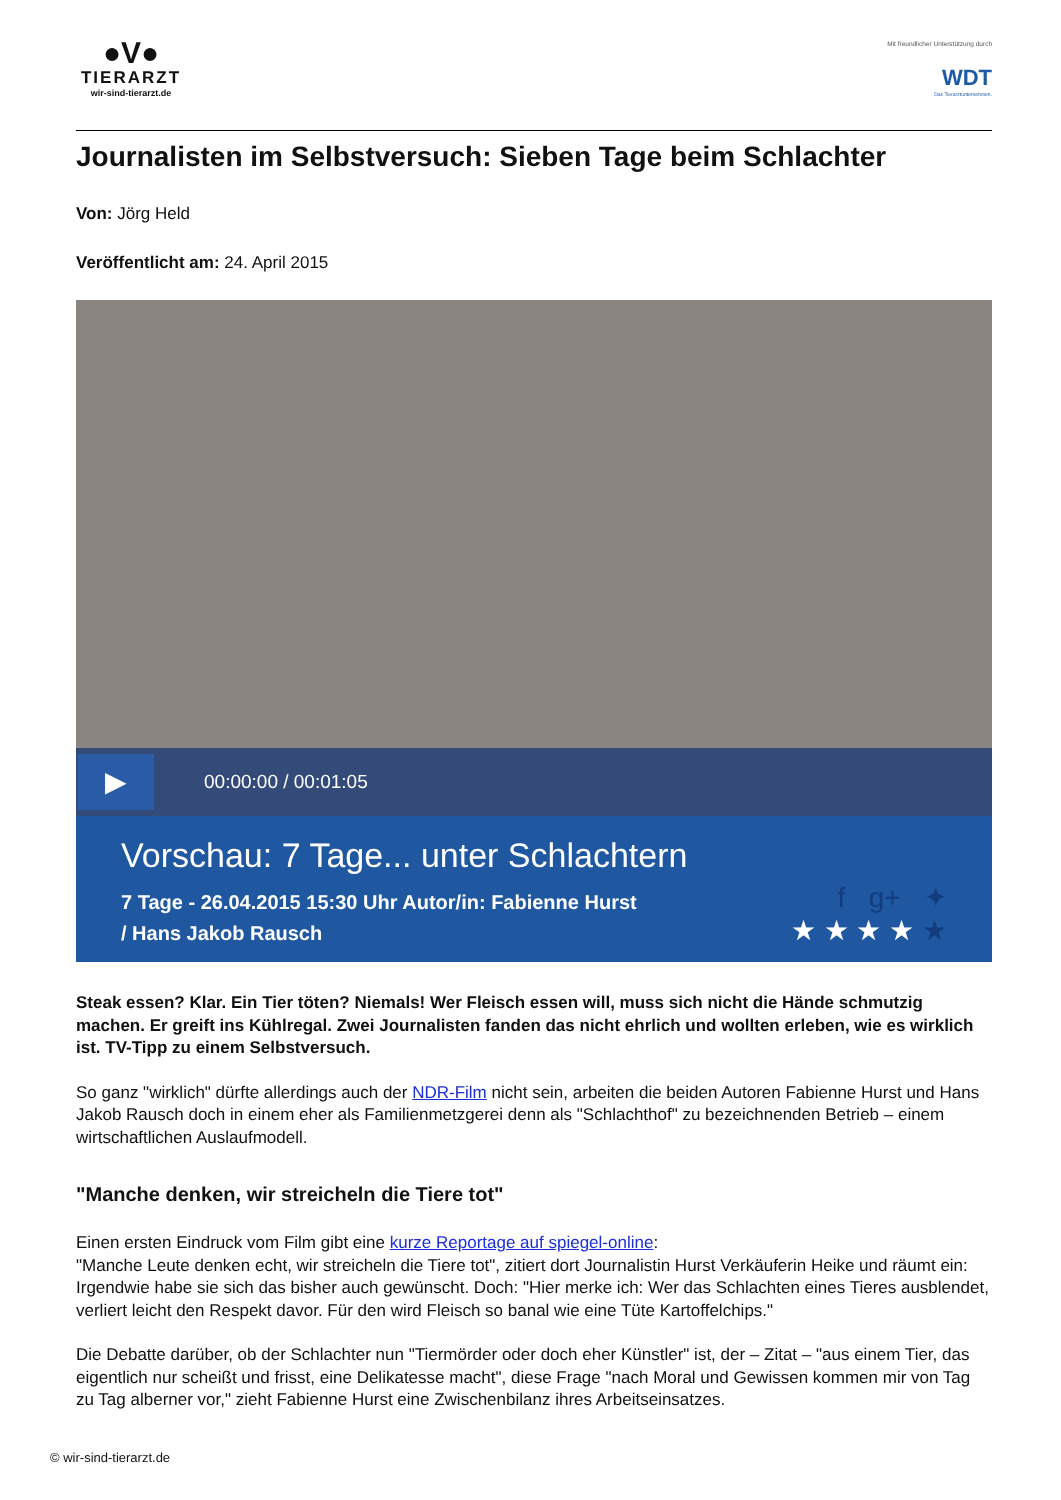●V●
TIERARZT
wir-sind-tierarzt.de
Mit freundlicher Unterstützung durch
WDT
Das Tierarztunternehmen.
Journalisten im Selbstversuch: Sieben Tage beim Schlachter
Von: Jörg Held
Veröffentlicht am: 24. April 2015
▶
00:00:00 / 00:01:05
Vorschau: 7 Tage... unter Schlachtern
7 Tage - 26.04.2015 15:30 Uhr Autor/in: Fabienne Hurst
/ Hans Jakob Rausch
f g+ ✦
★ ★ ★ ★ ★
Steak essen? Klar. Ein Tier töten? Niemals! Wer Fleisch essen will, muss sich nicht die Hände schmutzig machen. Er greift ins Kühlregal. Zwei Journalisten fanden das nicht ehrlich und wollten erleben, wie es wirklich ist. TV-Tipp zu einem Selbstversuch.
So ganz "wirklich" dürfte allerdings auch der NDR-Film nicht sein, arbeiten die beiden Autoren Fabienne Hurst und Hans Jakob Rausch doch in einem eher als Familienmetzgerei denn als "Schlachthof" zu bezeichnenden Betrieb – einem wirtschaftlichen Auslaufmodell.
"Manche denken, wir streicheln die Tiere tot"
Einen ersten Eindruck vom Film gibt eine kurze Reportage auf spiegel-online:
"Manche Leute denken echt, wir streicheln die Tiere tot", zitiert dort Journalistin Hurst Verkäuferin Heike und räumt ein: Irgendwie habe sie sich das bisher auch gewünscht. Doch: "Hier merke ich: Wer das Schlachten eines Tieres ausblendet, verliert leicht den Respekt davor. Für den wird Fleisch so banal wie eine Tüte Kartoffelchips."
Die Debatte darüber, ob der Schlachter nun "Tiermörder oder doch eher Künstler" ist, der – Zitat – "aus einem Tier, das eigentlich nur scheißt und frisst, eine Delikatesse macht", diese Frage "nach Moral und Gewissen kommen mir von Tag zu Tag alberner vor," zieht Fabienne Hurst eine Zwischenbilanz ihres Arbeitseinsatzes.
© wir-sind-tierarzt.de